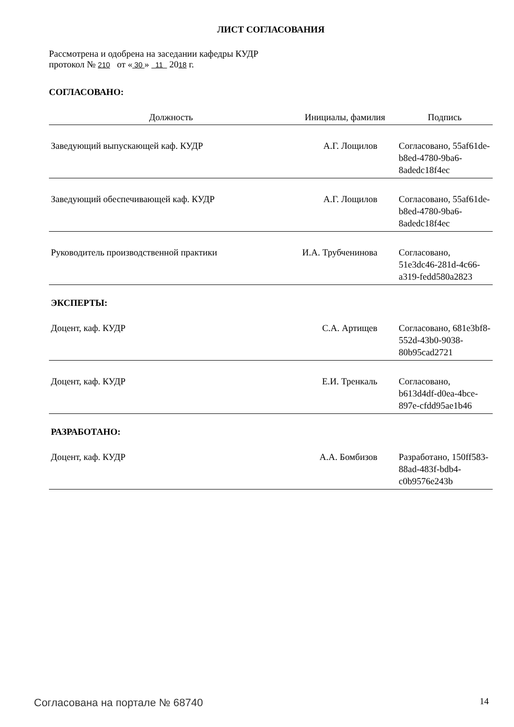ЛИСТ СОГЛАСОВАНИЯ
Рассмотрена и одобрена на заседании кафедры КУДР
протокол № 210 от « 30 » 11 2018 г.
СОГЛАСОВАНО:
| Должность | Инициалы, фамилия | Подпись |
| --- | --- | --- |
| Заведующий выпускающей каф. КУДР | А.Г. Лощилов | Согласовано, 55af61de-b8ed-4780-9ba6-8adedc18f4ec |
| Заведующий обеспечивающей каф. КУДР | А.Г. Лощилов | Согласовано, 55af61de-b8ed-4780-9ba6-8adedc18f4ec |
| Руководитель производственной практики | И.А. Трубченинова | Согласовано, 51e3dc46-281d-4c66-a319-fedd580a2823 |
ЭКСПЕРТЫ:
| Доцент, каф. КУДР | С.А. Артищев | Согласовано, 681e3bf8-552d-43b0-9038-80b95cad2721 |
| Доцент, каф. КУДР | Е.И. Тренкаль | Согласовано, b613d4df-d0ea-4bce-897e-cfdd95ae1b46 |
РАЗРАБОТАНО:
| Доцент, каф. КУДР | А.А. Бомбизов | Разработано, 150ff583-88ad-483f-bdb4-c0b9576e243b |
Согласована на портале № 68740 14